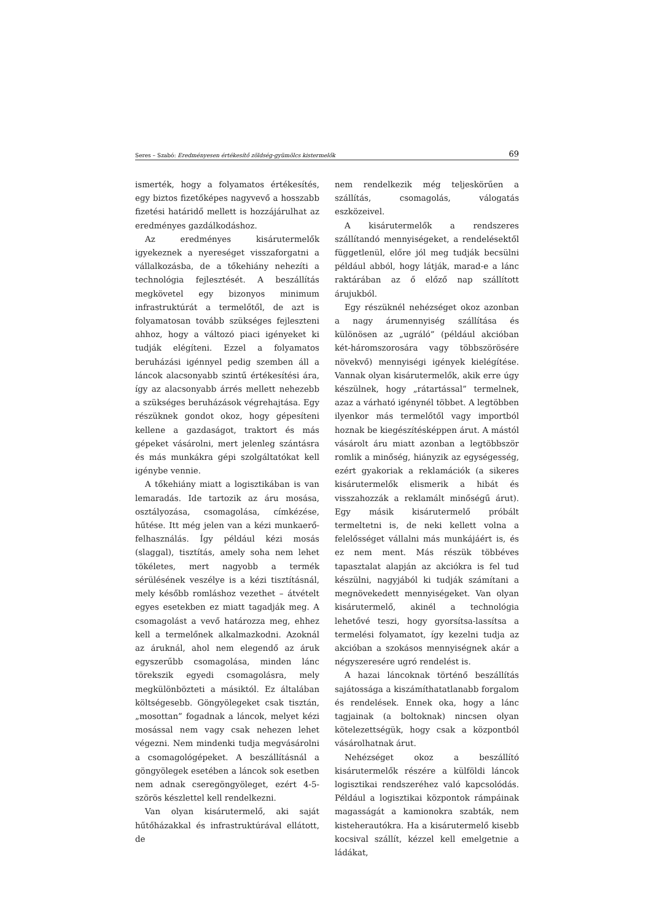Seres – Szabó: Eredményesen értékesítő zöldség-gyümölcs kistermelők 69
ismerték, hogy a folyamatos értékesítés, egy biztos fizetőképes nagyvevő a hosszabb fizetési határidő mellett is hozzájárulhat az eredményes gazdálkodáshoz.
Az eredményes kisárutermelők igyekeznek a nyereséget visszaforgatni a vállalkozásba, de a tőkehiány nehezíti a technológia fejlesztését. A beszállítás megkövetel egy bizonyos minimum infrastruktúrát a termelőtől, de azt is folyamatosan tovább szükséges fejleszteni ahhoz, hogy a változó piaci igényeket ki tudják elégíteni. Ezzel a folyamatos beruházási igénnyel pedig szemben áll a láncok alacsonyabb szintű értékesítési ára, így az alacsonyabb árrés mellett nehezebb a szükséges beruházások végrehajtása. Egy részüknek gondot okoz, hogy gépesíteni kellene a gazdaságot, traktort és más gépeket vásárolni, mert jelenleg szántásra és más munkákra gépi szolgáltatókat kell igénybe vennie.
A tőkehiány miatt a logisztikában is van lemaradás. Ide tartozik az áru mosása, osztályozása, csomagolása, címkézése, hűtése. Itt még jelen van a kézi munkaerő-felhasználás. Így például kézi mosás (slaggal), tisztítás, amely soha nem lehet tökéletes, mert nagyobb a termék sérülésének veszélye is a kézi tisztításnál, mely később romláshoz vezethet – átvételt egyes esetekben ez miatt tagadják meg. A csomagolást a vevő határozza meg, ehhez kell a termelőnek alkalmazkodni. Azoknál az áruknál, ahol nem elegendő az áruk egyszerűbb csomagolása, minden lánc törekszik egyedi csomagolásra, mely megkülönbözteti a másiktól. Ez általában költségesebb. Göngyölegeket csak tisztán, „mosottan” fogadnak a láncok, melyet kézi mosással nem vagy csak nehezen lehet végezni. Nem mindenki tudja megvásárolni a csomagológépeket. A beszállításnál a göngyölegek esetében a láncok sok esetben nem adnak cseregöngyöleget, ezért 4-5-szörös készlettel kell rendelkezni.
Van olyan kisárutermelő, aki saját hűtőházakkal és infrastruktúrával ellátott, de
nem rendelkezik még teljeskörűen a szállítás, csomagolás, válogatás eszközeivel.
A kisárutermelők a rendszeres szállítandó mennyiségeket, a rendelésektől függetlenül, előre jól meg tudják becsülni például abból, hogy látják, marad-e a lánc raktárában az ő előző nap szállított árujukból.
Egy részüknél nehézséget okoz azonban a nagy árumennyiség szállítása és különösen az „ugráló” (például akcióban két-háromszorosára vagy többszörösére növekvő) mennyiségi igények kielégítése. Vannak olyan kisárutermelők, akik erre úgy készülnek, hogy „rátartással” termelnek, azaz a várható igénynél többet. A legtöbben ilyenkor más termelőtől vagy importból hoznak be kiegészítésképpen árut. A mástól vásárolt áru miatt azonban a legtöbbször romlik a minőség, hiányzik az egységesség, ezért gyakoriak a reklamációk (a sikeres kisárutermelők elismerik a hibát és visszahozzák a reklamált minőségű árut). Egy másik kisárutermelő próbált termeltetni is, de neki kellett volna a felelősséget vállalni más munkájáért is, és ez nem ment. Más részük többéves tapasztalat alapján az akciókra is fel tud készülni, nagyjából ki tudják számítani a megnövekedett mennyiségeket. Van olyan kisárutermelő, akinél a technológia lehetővé teszi, hogy gyorsítsa-lassítsa a termelési folyamatot, így kezelni tudja az akcióban a szokásos mennyiségnek akár a négyszeresére ugró rendelést is.
A hazai láncoknak történő beszállítás sajátossága a kiszámíthatatlanabb forgalom és rendelések. Ennek oka, hogy a lánc tagjainak (a boltoknak) nincsen olyan kötelezettségük, hogy csak a központból vásárolhatnak árut.
Nehézséget okoz a beszállító kisárutermelők részére a külföldi láncok logisztikai rendszeréhez való kapcsolódás. Például a logisztikai központok rámpáinak magasságát a kamionokra szabták, nem kisteherautókra. Ha a kisárutermelő kisebb kocsival szállít, kézzel kell emelgetnie a ládákat,